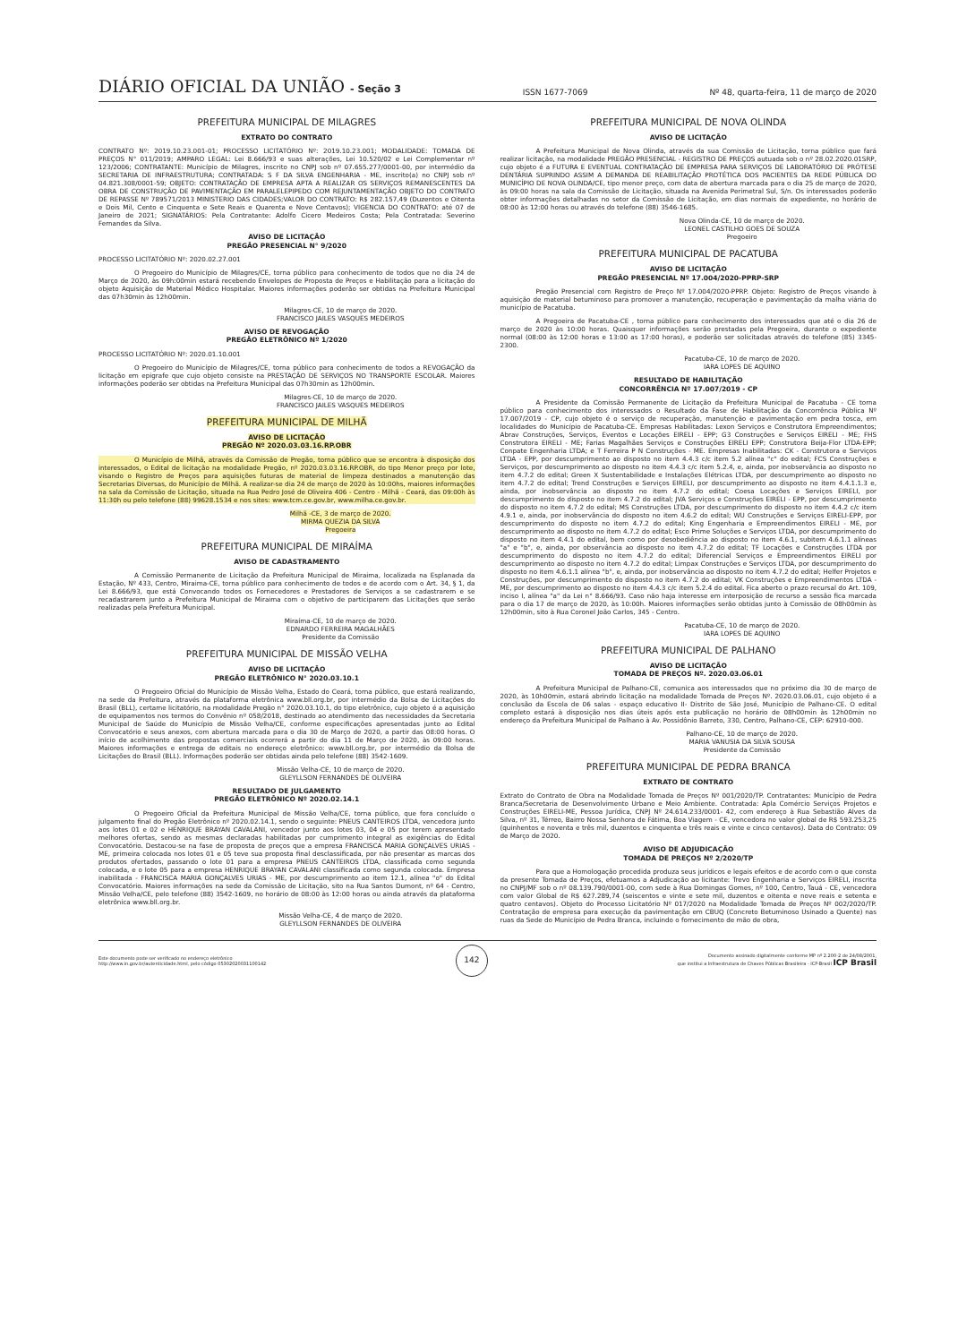DIÁRIO OFICIAL DA UNIÃO - Seção 3
ISSN 1677-7069 Nº 48, quarta-feira, 11 de março de 2020
PREFEITURA MUNICIPAL DE MILAGRES
EXTRATO DO CONTRATO
CONTRATO Nº: 2019.10.23.001-01; PROCESSO LICITATÓRIO Nº: 2019.10.23.001; MODALIDADE: TOMADA DE PREÇOS N° 011/2019; AMPARO LEGAL: Lei 8.666/93 e suas alterações, Lei 10.520/02 e Lei Complementar nº 123/2006; CONTRATANTE: Município de Milagres, inscrito no CNPJ sob nº 07.655.277/0001-00, por intermédio da SECRETARIA DE INFRAESTRUTURA; CONTRATADA: S F DA SILVA ENGENHARIA - ME, inscrito(a) no CNPJ sob nº 04.821.308/0001-59; OBJETO: CONTRATAÇÃO DE EMPRESA APTA A REALIZAR OS SERVIÇOS REMANESCENTES DA OBRA DE CONSTRUÇÃO DE PAVIMENTAÇÃO EM PARALELEPIPEDO COM REJUNTAMENTAÇÃO OBJETO DO CONTRATO DE REPASSE Nº 789571/2013 MINISTERIO DAS CIDADES;VALOR DO CONTRATO: R$ 282.157,49 (Duzentos e Oitenta e Dois Mil, Cento e Cinquenta e Sete Reais e Quarenta e Nove Centavos); VIGENCIA DO CONTRATO: até 07 de Janeiro de 2021; SIGNATÁRIOS: Pela Contratante: Adolfo Cicero Medeiros Costa; Pela Contratada: Severino Fernandes da Silva.
AVISO DE LICITAÇÃO
PREGÃO PRESENCIAL N° 9/2020
PROCESSO LICITATÓRIO Nº: 2020.02.27.001
O Pregoeiro do Município de Milagres/CE, torna público para conhecimento de todos que no dia 24 de Março de 2020, às 09h:00min estará recebendo Envelopes de Proposta de Preços e Habilitação para a licitação do objeto Aquisição de Material Médico Hospitalar. Maiores informações poderão ser obtidas na Prefeitura Municipal das 07h30min às 12h00min.
Milagres-CE, 10 de março de 2020.
FRANCISCO JAILES VASQUES MEDEIROS
AVISO DE REVOGAÇÃO
PREGÃO ELETRÔNICO Nº 1/2020
PROCESSO LICITATÓRIO Nº: 2020.01.10.001
O Pregoeiro do Município de Milagres/CE, torna público para conhecimento de todos a REVOGAÇÃO da licitação em epigrafe que cujo objeto consiste na PRESTAÇÃO DE SERVIÇOS NO TRANSPORTE ESCOLAR. Maiores informações poderão ser obtidas na Prefeitura Municipal das 07h30min as 12h00min.
Milagres-CE, 10 de março de 2020.
FRANCISCO JAILES VASQUES MEDEIROS
PREFEITURA MUNICIPAL DE MILHÃ
AVISO DE LICITAÇÃO
PREGÃO Nº 2020.03.03.16.RP.OBR
O Município de Milhã, através da Comissão de Pregão, torna público que se encontra à disposição dos interessados, o Edital de licitação na modalidade Pregão, nº 2020.03.03.16.RP.OBR, do tipo Menor preço por lote, visando o Registro de Preços para aquisições futuras de material de limpeza destinados a manutenção das Secretarias Diversas, do Município de Milhã. A realizar-se dia 24 de março de 2020 às 10:00hs, maiores informações na sala da Comissão de Licitação, situada na Rua Pedro José de Oliveira 406 - Centro - Milhã - Ceará, das 09:00h às 11:30h ou pelo telefone (88) 99628.1534 e nos sites: www.tcm.ce.gov.br, www.milha.ce.gov.br.
Milhã -CE, 3 de março de 2020.
MIRMA QUEZIA DA SILVA
Pregoeira
PREFEITURA MUNICIPAL DE MIRAÍMA
AVISO DE CADASTRAMENTO
A Comissão Permanente de Licitação da Prefeitura Municipal de Miraima, localizada na Esplanada da Estação, Nº 433, Centro, Miraima-CE, torna público para conhecimento de todos e de acordo com o Art. 34, § 1, da Lei 8.666/93, que está Convocando todos os Fornecedores e Prestadores de Serviços a se cadastrarem e se recadastrarem junto a Prefeitura Municipal de Miraima com o objetivo de participarem das Licitações que serão realizadas pela Prefeitura Municipal.
Miraíma-CE, 10 de março de 2020.
EDNARDO FERREIRA MAGALHÃES
Presidente da Comissão
PREFEITURA MUNICIPAL DE MISSÃO VELHA
AVISO DE LICITAÇÃO
PREGÃO ELETRÔNICO N° 2020.03.10.1
O Pregoeiro Oficial do Município de Missão Velha, Estado do Ceará, torna público, que estará realizando, na sede da Prefeitura, através da plataforma eletrônica www.bll.org.br, por intermédio da Bolsa de Licitações do Brasil (BLL), certame licitatório, na modalidade Pregão n° 2020.03.10.1, do tipo eletrônico, cujo objeto é a aquisição de equipamentos nos termos do Convênio nº 058/2018, destinado ao atendimento das necessidades da Secretaria Municipal de Saúde do Município de Missão Velha/CE, conforme especificações apresentadas junto ao Edital Convocatório e seus anexos, com abertura marcada para o dia 30 de Março de 2020, a partir das 08:00 horas. O início de acolhimento das propostas comerciais ocorrerá a partir do dia 11 de Março de 2020, às 09:00 horas. Maiores informações e entrega de editais no endereço eletrônico: www.bll.org.br, por intermédio da Bolsa de Licitações do Brasil (BLL). Informações poderão ser obtidas ainda pelo telefone (88) 3542-1609.
Missão Velha-CE, 10 de março de 2020.
GLEYLLSON FERNANDES DE OLIVEIRA
RESULTADO DE JULGAMENTO
PREGÃO ELETRÔNICO Nº 2020.02.14.1
O Pregoeiro Oficial da Prefeitura Municipal de Missão Velha/CE, torna público, que fora concluído o julgamento final do Pregão Eletrônico nº 2020.02.14.1, sendo o seguinte: PNEUS CANTEIROS LTDA, vencedora junto aos lotes 01 e 02 e HENRIQUE BRAYAN CAVALANI, vencedor junto aos lotes 03, 04 e 05 por terem apresentado melhores ofertas, sendo as mesmas declaradas habilitadas por cumprimento integral as exigências do Edital Convocatório. Destacou-se na fase de proposta de preços que a empresa FRANCISCA MARIA GONÇALVES URIAS - ME, primeira colocada nos lotes 01 e 05 teve sua proposta final desclassificada, por não presentar as marcas dos produtos ofertados, passando o lote 01 para a empresa PNEUS CANTEIROS LTDA, classificada como segunda colocada, e o lote 05 para a empresa HENRIQUE BRAYAN CAVALANI classificada como segunda colocada. Empresa inabilitada - FRANCISCA MARIA GONÇALVES URIAS - ME, por descumprimento ao item 12.1, alínea "o" do Edital Convocatório. Maiores informações na sede da Comissão de Licitação, sito na Rua Santos Dumont, nº 64 - Centro, Missão Velha/CE, pelo telefone (88) 3542-1609, no horário de 08:00 às 12:00 horas ou ainda através da plataforma eletrônica www.bll.org.br.
Missão Velha-CE, 4 de março de 2020.
GLEYLLSON FERNANDES DE OLIVEIRA
PREFEITURA MUNICIPAL DE NOVA OLINDA
AVISO DE LICITAÇÃO
A Prefeitura Municipal de Nova Olinda, através da sua Comissão de Licitação, torna público que fará realizar licitação, na modalidade PREGÃO PRESENCIAL - REGISTRO DE PREÇOS autuada sob o nº 28.02.2020.01SRP, cujo objeto é a FUTURA E EVENTUAL CONTRATAÇÃO DE EMPRESA PARA SERVIÇOS DE LABORATÓRIO DE PRÓTESE DENTÁRIA SUPRINDO ASSIM A DEMANDA DE REABILITAÇÃO PROTÉTICA DOS PACIENTES DA REDE PÚBLICA DO MUNICÍPIO DE NOVA OLINDA/CE, tipo menor preço, com data de abertura marcada para o dia 25 de março de 2020, às 09:00 horas na sala da Comissão de Licitação, situada na Avenida Perimetral Sul, S/n. Os interessados poderão obter informações detalhadas no setor da Comissão de Licitação, em dias normais de expediente, no horário de 08:00 às 12:00 horas ou através do telefone (88) 3546-1685.
Nova Olinda-CE, 10 de março de 2020.
LEONEL CASTILHO GOES DE SOUZA
Pregoeiro
PREFEITURA MUNICIPAL DE PACATUBA
AVISO DE LICITAÇÃO
PREGÃO PRESENCIAL Nº 17.004/2020-PPRP-SRP
Pregão Presencial com Registro de Preço Nº 17.004/2020-PPRP. Objeto: Registro de Preços visando à aquisição de material betuminoso para promover a manutenção, recuperação e pavimentação da malha viária do município de Pacatuba.
A Pregoeira de Pacatuba-CE , torna público para conhecimento dos interessados que até o dia 26 de março de 2020 às 10:00 horas. Quaisquer informações serão prestadas pela Pregoeira, durante o expediente normal (08:00 às 12:00 horas e 13:00 as 17:00 horas), e poderão ser solicitadas através do telefone (85) 3345-2300.
Pacatuba-CE, 10 de março de 2020.
IARA LOPES DE AQUINO
RESULTADO DE HABILITAÇÃO
CONCORRÊNCIA Nº 17.007/2019 - CP
A Presidente da Comissão Permanente de Licitação da Prefeitura Municipal de Pacatuba - CE torna público para conhecimento dos interessados o Resultado da Fase de Habilitação da Concorrência Pública Nº 17.007/2019 - CP, cujo objeto é o serviço de recuperação, manutenção e pavimentação em pedra tosca, em localidades do Município de Pacatuba-CE. Empresas Habilitadas: Lexon Serviços e Construtora Empreendimentos; Abrav Construções, Serviços, Eventos e Locações EIRELI - EPP; G3 Construções e Serviços EIRELI - ME; FHS Construtora EIRELI - ME; Farias Magalhães Serviços e Construções EIRELI EPP; Construtora Beija-Flor LTDA-EPP; Conpate Engenharia LTDA; e T Ferreira P N Construções - ME. Empresas Inabilitadas: CK - Construtora e Serviços LTDA - EPP, por descumprimento ao disposto no item 4.4.3 c/c item 5.2 alínea "c" do edital; FCS Construções e Serviços, por descumprimento ao disposto no item 4.4.3 c/c item 5.2.4, e, ainda, por inobservância ao disposto no item 4.7.2 do edital; Green X Sustentabilidade e Instalações Elétricas LTDA, por descumprimento ao disposto no item 4.7.2 do edital; Trend Construções e Serviços EIRELI, por descumprimento ao disposto no item 4.4.1.1.3 e, ainda, por inobservância ao disposto no item 4.7.2 do edital; Coesa Locações e Serviços EIRELI, por descumprimento do disposto no item 4.7.2 do edital; JVA Serviços e Construções EIRELI - EPP, por descumprimento do disposto no item 4.7.2 do edital; MS Construções LTDA, por descumprimento do disposto no item 4.4.2 c/c item 4.9.1 e, ainda, por inobservância do disposto no item 4.6.2 do edital; WU Construções e Serviços EIRELI-EPP, por descumprimento do disposto no item 4.7.2 do edital; King Engenharia e Empreendimentos EIRELI - ME, por descumprimento ao disposto no item 4.7.2 do edital; Esco Prime Soluções e Serviços LTDA, por descumprimento do disposto no item 4.4.1 do edital, bem como por desobediência ao disposto no item 4.6.1, subitem 4.6.1.1 alíneas "a" e "b", e, ainda, por observância ao disposto no item 4.7.2 do edital; TF Locações e Construções LTDA por descumprimento do disposto no item 4.7.2 do edital; Diferencial Serviços e Empreendimentos EIRELI por descumprimento ao disposto no item 4.7.2 do edital; Limpax Construções e Serviços LTDA, por descumprimento do disposto no item 4.6.1.1 alínea "b", e, ainda, por inobservância ao disposto no item 4.7.2 do edital; Helfer Projetos e Construções, por descumprimento do disposto no item 4.7.2 do edital; VK Construções e Empreendimentos LTDA - ME, por descumprimento ao disposto no item 4.4.3 c/c item 5.2.4 do edital. Fica aberto o prazo recursal do Art. 109, inciso I, alínea "a" da Lei n° 8.666/93. Caso não haja interesse em interposição de recurso a sessão fica marcada para o dia 17 de março de 2020, às 10:00h. Maiores informações serão obtidas junto à Comissão de 08h00min às 12h00min, sito à Rua Coronel João Carlos, 345 - Centro.
Pacatuba-CE, 10 de março de 2020.
IARA LOPES DE AQUINO
PREFEITURA MUNICIPAL DE PALHANO
AVISO DE LICITAÇÃO
TOMADA DE PREÇOS Nº. 2020.03.06.01
A Prefeitura Municipal de Palhano-CE, comunica aos interessados que no próximo dia 30 de março de 2020, às 10h00min, estará abrindo licitação na modalidade Tomada de Preços Nº. 2020.03.06.01, cujo objeto é a conclusão da Escola de 06 salas - espaço educativo II- Distrito de São José, Município de Palhano-CE. O edital completo estará à disposição nos dias úteis após esta publicação no horário de 08h00min às 12h00min no endereço da Prefeitura Municipal de Palhano à Av. Possidônio Barreto, 330, Centro, Palhano-CE, CEP: 62910-000.
Palhano-CE, 10 de março de 2020.
MARIA VANUSIA DA SILVA SOUSA
Presidente da Comissão
PREFEITURA MUNICIPAL DE PEDRA BRANCA
EXTRATO DE CONTRATO
Extrato do Contrato de Obra na Modalidade Tomada de Preços Nº 001/2020/TP. Contratantes: Município de Pedra Branca/Secretaria de Desenvolvimento Urbano e Meio Ambiente. Contratada: Apla Comércio Serviços Projetos e Construções EIRELI-ME, Pessoa Jurídica, CNPJ Nº 24.614.233/0001- 42, com endereço à Rua Sebastião Alves da Silva, nº 31, Térreo, Bairro Nossa Senhora de Fátima, Boa Viagem - CE, vencedora no valor global de R$ 593.253,25 (quinhentos e noventa e três mil, duzentos e cinquenta e três reais e vinte e cinco centavos). Data do Contrato: 09 de Março de 2020.
AVISO DE ADJUDICAÇÃO
TOMADA DE PREÇOS Nº 2/2020/TP
Para que a Homologação procedida produza seus jurídicos e legais efeitos e de acordo com o que consta da presente Tomada de Preços, efetuamos a Adjudicação ao licitante: Trevo Engenharia e Serviços EIRELI, inscrita no CNPJ/MF sob o nº 08.139.790/0001-00, com sede à Rua Domingas Gomes, nº 100, Centro, Tauá - CE, vencedora com valor Global de R$ 627.289,74 (seiscentos e vinte e sete mil, duzentos e oitenta e nove reais e setenta e quatro centavos). Objeto do Processo Licitatório Nº 017/2020 na Modalidade Tomada de Preços Nº 002/2020/TP. Contratação de empresa para execução da pavimentação em CBUQ (Concreto Betuminoso Usinado a Quente) nas ruas da Sede do Município de Pedra Branca, incluindo o fornecimento de mão de obra,
Este documento pode ser verificado no endereço eletrônico
http://www.in.gov.br/autenticidade.html, pelo código 05302020031100142
142
Documento assinado digitalmente conforme MP nº 2.200-2 de 24/08/2001,
que institui a Infraestrutura de Chaves Públicas Brasileira - ICP-Brasil ICP Brasil